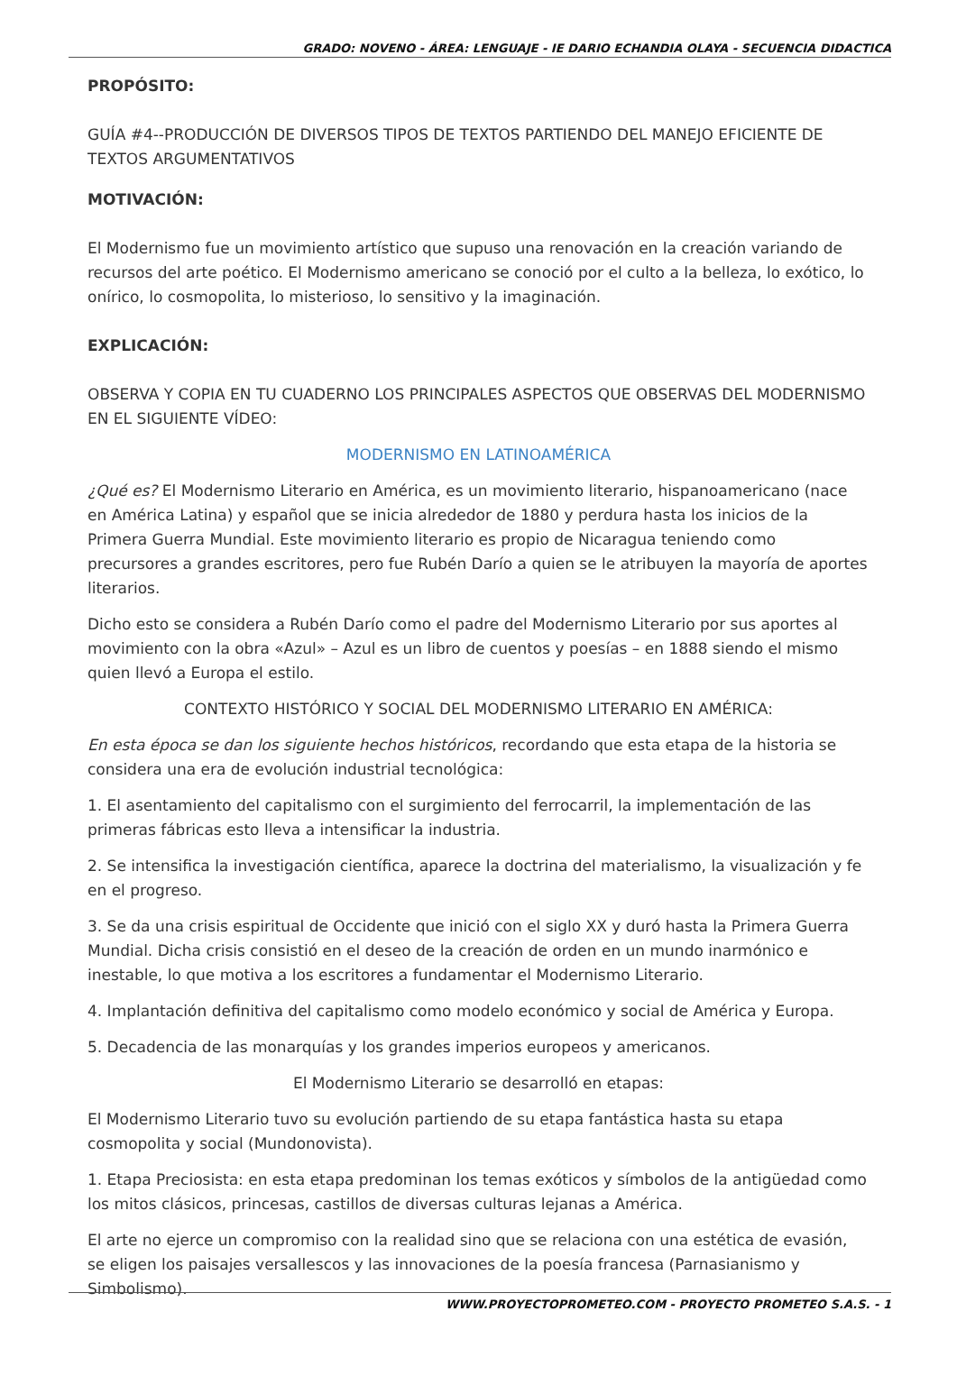GRADO: NOVENO - ÁREA: LENGUAJE - IE DARIO ECHANDIA OLAYA - SECUENCIA DIDACTICA
PROPÓSITO:
GUÍA #4--PRODUCCIÓN DE DIVERSOS TIPOS DE TEXTOS PARTIENDO DEL MANEJO EFICIENTE DE TEXTOS ARGUMENTATIVOS
MOTIVACIÓN:
El Modernismo fue un movimiento artístico que supuso una renovación en la creación variando de recursos del arte poético. El Modernismo americano se conoció por el culto a la belleza, lo exótico, lo onírico, lo cosmopolita, lo misterioso, lo sensitivo y la imaginación.
EXPLICACIÓN:
OBSERVA Y COPIA EN TU CUADERNO LOS PRINCIPALES ASPECTOS QUE OBSERVAS DEL MODERNISMO EN EL SIGUIENTE VÍDEO:
MODERNISMO EN LATINOAMÉRICA
¿Qué es? El Modernismo Literario en América, es un movimiento literario, hispanoamericano (nace en América Latina) y español que se inicia alrededor de 1880 y perdura hasta los inicios de la Primera Guerra Mundial. Este movimiento literario es propio de Nicaragua teniendo como precursores a grandes escritores, pero fue Rubén Darío a quien se le atribuyen la mayoría de aportes literarios.
Dicho esto se considera a Rubén Darío como el padre del Modernismo Literario por sus aportes al movimiento con la obra «Azul» – Azul es un libro de cuentos y poesías – en 1888 siendo el mismo quien llevó a Europa el estilo.
CONTEXTO HISTÓRICO Y SOCIAL DEL MODERNISMO LITERARIO EN AMÉRICA:
En esta época se dan los siguiente hechos históricos, recordando que esta etapa de la historia se considera una era de evolución industrial tecnológica:
1. El asentamiento del capitalismo con el surgimiento del ferrocarril, la implementación de las primeras fábricas esto lleva a intensificar la industria.
2. Se intensifica la investigación científica, aparece la doctrina del materialismo, la visualización y fe en el progreso.
3. Se da una crisis espiritual de Occidente que inició con el siglo XX y duró hasta la Primera Guerra Mundial. Dicha crisis consistió en el deseo de la creación de orden en un mundo inarmónico e inestable, lo que motiva a los escritores a fundamentar el Modernismo Literario.
4. Implantación definitiva del capitalismo como modelo económico y social de América y Europa.
5. Decadencia de las monarquías y los grandes imperios europeos y americanos.
El Modernismo Literario se desarrolló en etapas:
El Modernismo Literario tuvo su evolución partiendo de su etapa fantástica hasta su etapa cosmopolita y social (Mundonovista).
1. Etapa Preciosista: en esta etapa predominan los temas exóticos y símbolos de la antigüedad como los mitos clásicos, princesas, castillos de diversas culturas lejanas a América.
El arte no ejerce un compromiso con la realidad sino que se relaciona con una estética de evasión, se eligen los paisajes versallescos y las innovaciones de la poesía francesa (Parnasianismo y Simbolismo).
WWW.PROYECTOPROMETEO.COM - PROYECTO PROMETEO S.A.S. - 1